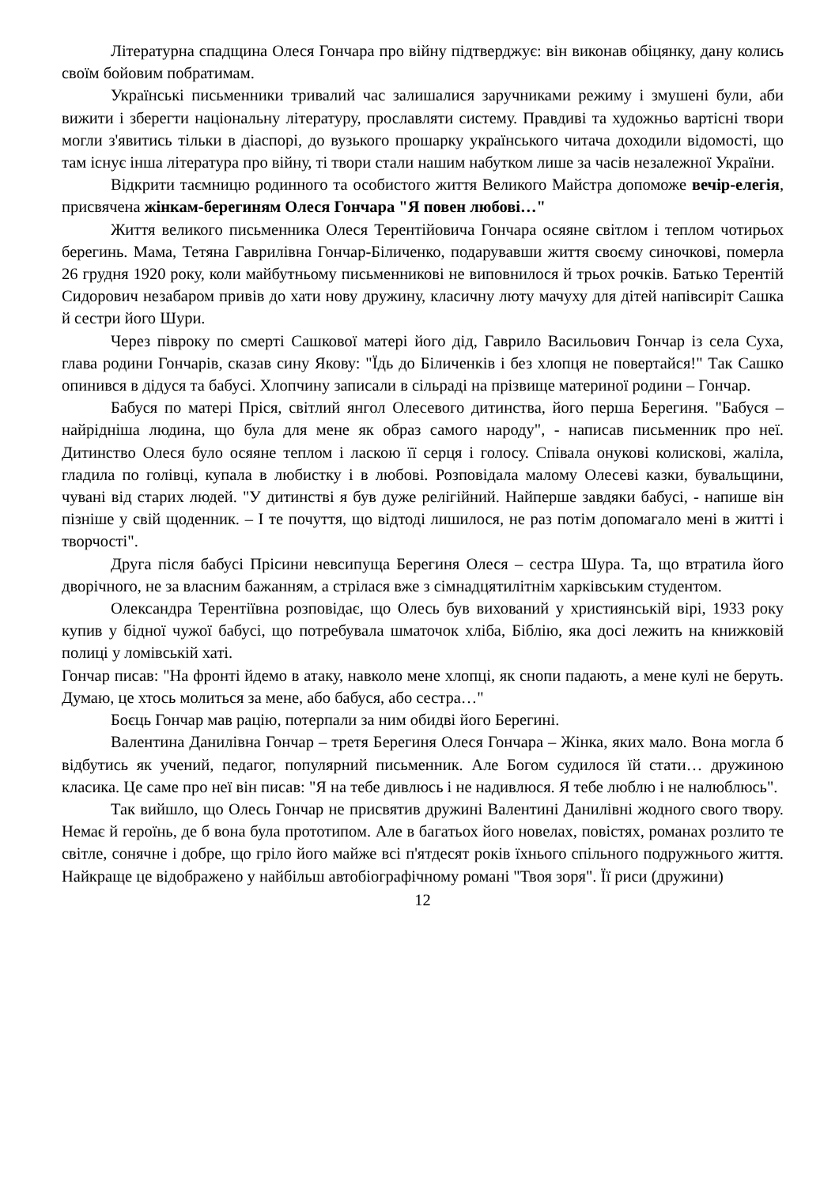Літературна спадщина Олеся Гончара про війну підтверджує: він виконав обіцянку, дану колись своїм бойовим побратимам.
Українські письменники тривалий час залишалися заручниками режиму і змушені були, аби вижити і зберегти національну літературу, прославляти систему. Правдиві та художньо вартісні твори могли з'явитись тільки в діаспорі, до вузького прошарку українського читача доходили відомості, що там існує інша література про війну, ті твори стали нашим набутком лише за часів незалежної України.
Відкрити таємницю родинного та особистого життя Великого Майстра допоможе вечір-елегія, присвячена жінкам-берегиням Олеся Гончара "Я повен любові…"
Життя великого письменника Олеся Терентійовича Гончара осяяне світлом і теплом чотирьох берегинь. Мама, Тетяна Гаврилівна Гончар-Біличенко, подарувавши життя своєму синочкові, померла 26 грудня 1920 року, коли майбутньому письменникові не виповнилося й трьох рочків. Батько Терентій Сидорович незабаром привів до хати нову дружину, класичну люту мачуху для дітей напівсиріт Сашка й сестри його Шури.
Через півроку по смерті Сашкової матері його дід, Гаврило Васильович Гончар із села Суха, глава родини Гончарів, сказав сину Якову: "Їдь до Біличенків і без хлопця не повертайся!" Так Сашко опинився в дідуся та бабусі. Хлопчину записали в сільраді на прізвище материної родини – Гончар.
Бабуся по матері Пріся, світлий янгол Олесевого дитинства, його перша Берегиня. "Бабуся – найрідніша людина, що була для мене як образ самого народу", - написав письменник про неї. Дитинство Олеся було осяяне теплом і ласкою її серця і голосу. Співала онукові колискові, жаліла, гладила по голівці, купала в любистку і в любові. Розповідала малому Олесеві казки, бувальщини, чувані від старих людей. "У дитинстві я був дуже релігійний. Найперше завдяки бабусі, - напише він пізніше у свій щоденник. – І те почуття, що відтоді лишилося, не раз потім допомагало мені в житті і творчості".
Друга після бабусі Прісини невсипуща Берегиня Олеся – сестра Шура. Та, що втратила його дворічного, не за власним бажанням, а стрілася вже з сімнадцятилітнім харківським студентом.
Олександра Терентіївна розповідає, що Олесь був вихований у християнській вірі, 1933 року купив у бідної чужої бабусі, що потребувала шматочок хліба, Біблію, яка досі лежить на книжковій полиці у ломівській хаті.
Гончар писав: "На фронті йдемо в атаку, навколо мене хлопці, як снопи падають, а мене кулі не беруть. Думаю, це хтось молиться за мене, або бабуся, або сестра…"
Боєць Гончар мав рацію, потерпали за ним обидві його Берегині.
Валентина Данилівна Гончар – третя Берегиня Олеся Гончара – Жінка, яких мало. Вона могла б відбутись як учений, педагог, популярний письменник. Але Богом судилося їй стати… дружиною класика. Це саме про неї він писав: "Я на тебе дивлюсь і не надивлюся. Я тебе люблю і не налюблюсь".
Так вийшло, що Олесь Гончар не присвятив дружині Валентині Данилівні жодного свого твору. Немає й героїнь, де б вона була прототипом. Але в багатьох його новелах, повістях, романах розлито те світле, сонячне і добре, що гріло його майже всі п'ятдесят років їхнього спільного подружнього життя. Найкраще це відображено у найбільш автобіографічному романі "Твоя зоря". Її риси (дружини)
12